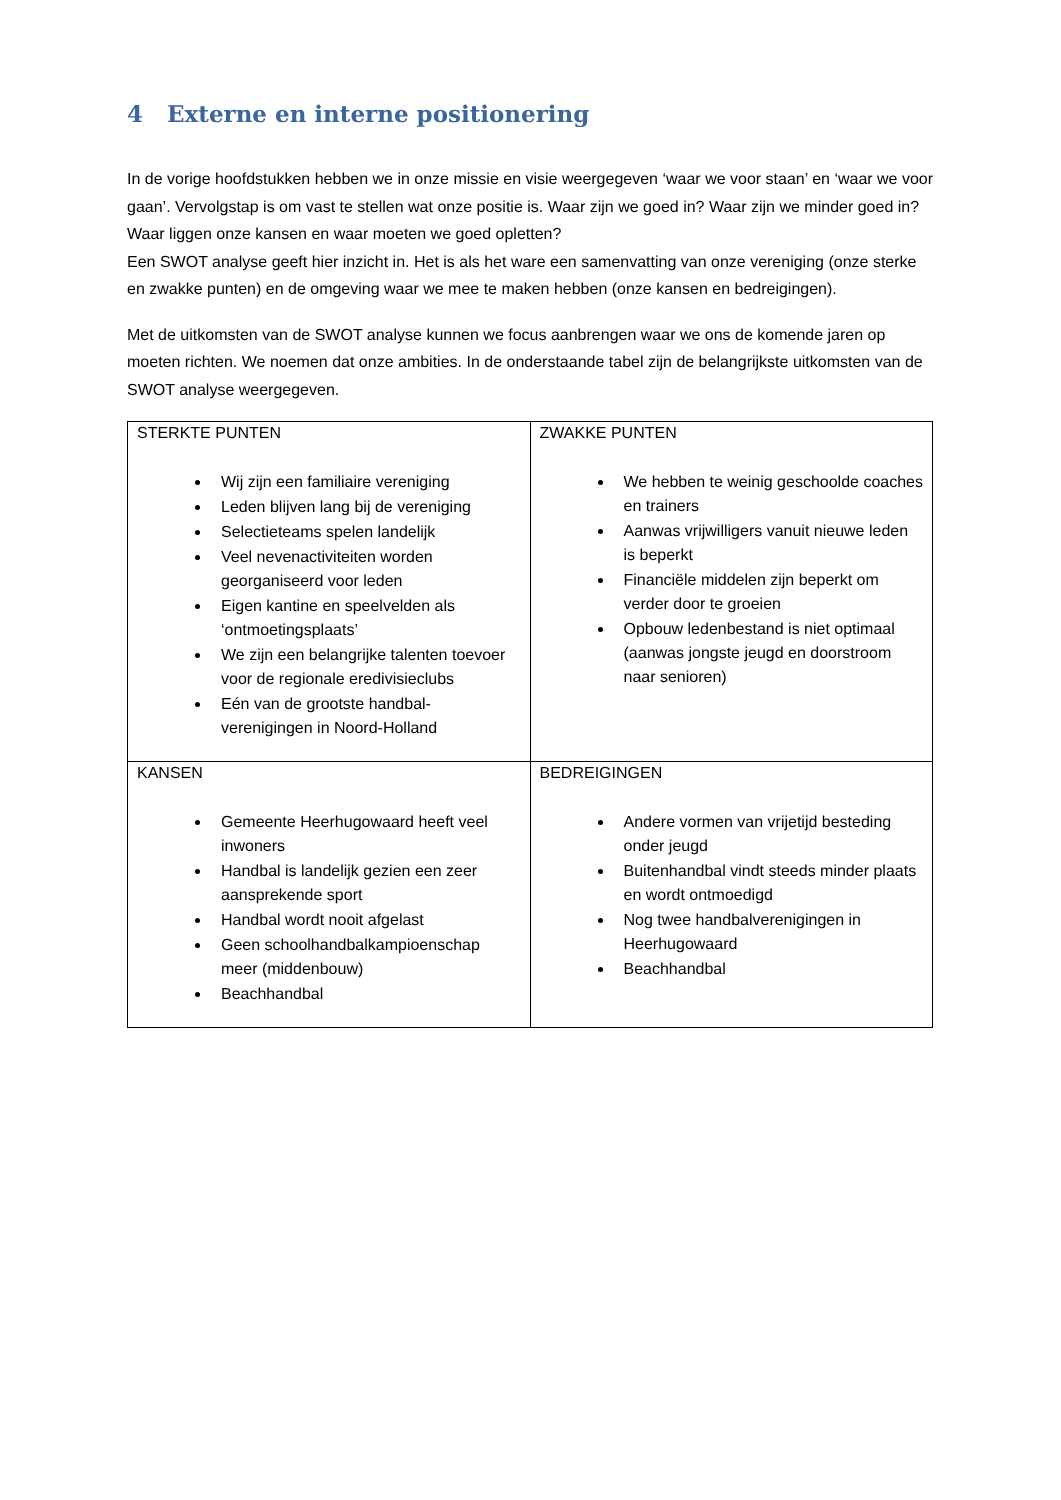4 Externe en interne positionering
In de vorige hoofdstukken hebben we in onze missie en visie weergegeven ‘waar we voor staan’ en ‘waar we voor gaan’. Vervolgstap is om vast te stellen wat onze positie is. Waar zijn we goed in? Waar zijn we minder goed in? Waar liggen onze kansen en waar moeten we goed opletten?
Een SWOT analyse geeft hier inzicht in. Het is als het ware een samenvatting van onze vereniging (onze sterke en zwakke punten) en de omgeving waar we mee te maken hebben (onze kansen en bedreigingen).
Met de uitkomsten van de SWOT analyse kunnen we focus aanbrengen waar we ons de komende jaren op moeten richten. We noemen dat onze ambities. In de onderstaande tabel zijn de belangrijkste uitkomsten van de SWOT analyse weergegeven.
| STERKTE PUNTEN Wij zijn een familiaire vereniging Leden blijven lang bij de vereniging Selectieteams spelen landelijk Veel nevenactiviteiten worden georganiseerd voor leden Eigen kantine en speelvelden als ‘ontmoetingsplaats’ We zijn een belangrijke talenten toevoer voor de regionale eredivisieclubs Eén van de grootste handbal-verenigingen in Noord-Holland | ZWAKKE PUNTEN We hebben te weinig geschoolde coaches en trainers Aanwas vrijwilligers vanuit nieuwe leden is beperkt Financiële middelen zijn beperkt om verder door te groeien Opbouw ledenbestand is niet optimaal (aanwas jongste jeugd en doorstroom naar senioren) |
| KANSEN Gemeente Heerhugowaard heeft veel inwoners Handbal is landelijk gezien een zeer aansprekende sport Handbal wordt nooit afgelast Geen schoolhandbalkampioenschap meer (middenbouw) Beachhandbal | BEDREIGINGEN Andere vormen van vrijetijd besteding onder jeugd Buitenhandbal vindt steeds minder plaats en wordt ontmoedigd Nog twee handbalverenigingen in Heerhugowaard Beachhandbal |